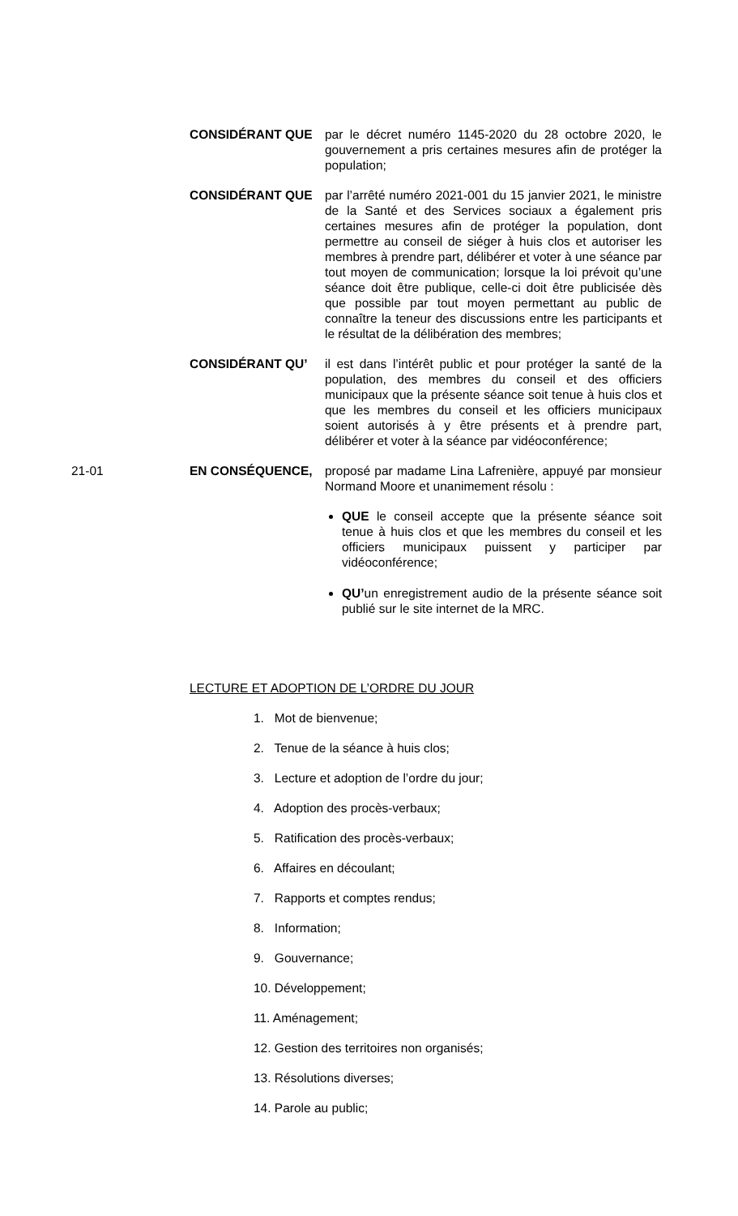CONSIDÉRANT QUE par le décret numéro 1145-2020 du 28 octobre 2020, le gouvernement a pris certaines mesures afin de protéger la population;
CONSIDÉRANT QUE par l’arrêté numéro 2021-001 du 15 janvier 2021, le ministre de la Santé et des Services sociaux a également pris certaines mesures afin de protéger la population, dont permettre au conseil de siéger à huis clos et autoriser les membres à prendre part, délibérer et voter à une séance par tout moyen de communication; lorsque la loi prévoit qu’une séance doit être publique, celle-ci doit être publicisée dès que possible par tout moyen permettant au public de connaître la teneur des discussions entre les participants et le résultat de la délibération des membres;
CONSIDÉRANT QU’ il est dans l’intérêt public et pour protéger la santé de la population, des membres du conseil et des officiers municipaux que la présente séance soit tenue à huis clos et que les membres du conseil et les officiers municipaux soient autorisés à y être présents et à prendre part, délibérer et voter à la séance par vidéoconférence;
21-01 EN CONSÉQUENCE, proposé par madame Lina Lafrenière, appuyé par monsieur Normand Moore et unanimement résolu :
QUE le conseil accepte que la présente séance soit tenue à huis clos et que les membres du conseil et les officiers municipaux puissent y participer par vidéoconférence;
QU’un enregistrement audio de la présente séance soit publié sur le site internet de la MRC.
LECTURE ET ADOPTION DE L’ORDRE DU JOUR
1. Mot de bienvenue;
2. Tenue de la séance à huis clos;
3. Lecture et adoption de l’ordre du jour;
4. Adoption des procès-verbaux;
5. Ratification des procès-verbaux;
6. Affaires en découlant;
7. Rapports et comptes rendus;
8. Information;
9. Gouvernance;
10. Développement;
11. Aménagement;
12. Gestion des territoires non organisés;
13. Résolutions diverses;
14. Parole au public;